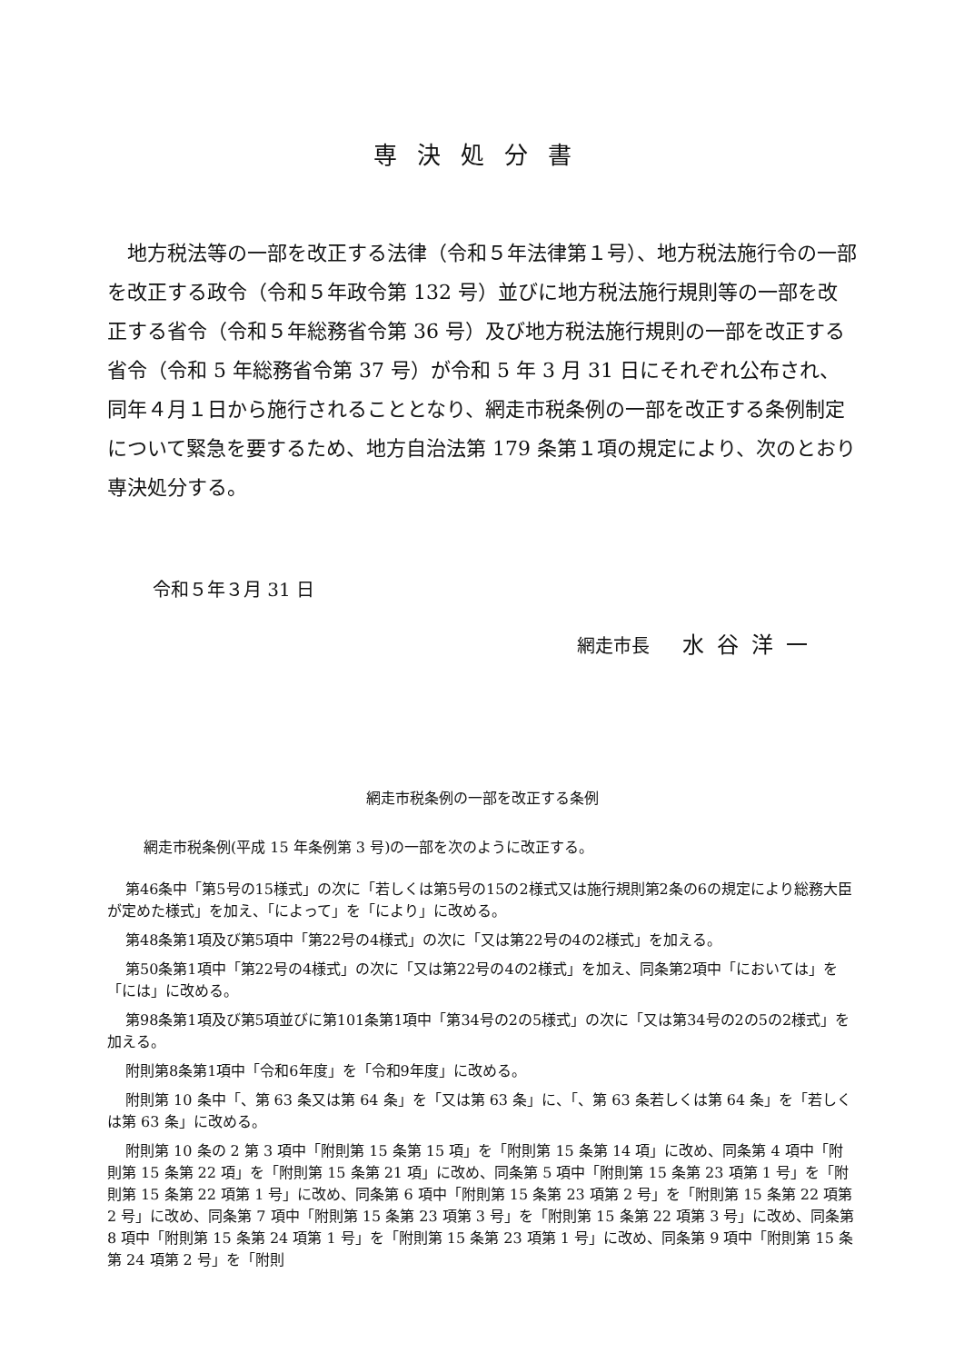専決処分書
地方税法等の一部を改正する法律（令和５年法律第１号）、地方税法施行令の一部を改正する政令（令和５年政令第 132 号）並びに地方税法施行規則等の一部を改正する省令（令和５年総務省令第 36 号）及び地方税法施行規則の一部を改正する省令（令和 5 年総務省令第 37 号）が令和 5 年 3 月 31 日にそれぞれ公布され、同年４月１日から施行されることとなり、網走市税条例の一部を改正する条例制定について緊急を要するため、地方自治法第 179 条第１項の規定により、次のとおり専決処分する。
令和５年３月 31 日
網走市長 水谷洋一
網走市税条例の一部を改正する条例
網走市税条例(平成 15 年条例第 3 号)の一部を次のように改正する。
第46条中「第5号の15様式」の次に「若しくは第5号の15の2様式又は施行規則第2条の6の規定により総務大臣が定めた様式」を加え、「によって」を「により」に改める。
第48条第1項及び第5項中「第22号の4様式」の次に「又は第22号の4の2様式」を加える。
第50条第1項中「第22号の4様式」の次に「又は第22号の4の2様式」を加え、同条第2項中「においては」を「には」に改める。
第98条第1項及び第5項並びに第101条第1項中「第34号の2の5様式」の次に「又は第34号の2の5の2様式」を加える。
附則第8条第1項中「令和6年度」を「令和9年度」に改める。
附則第 10 条中「、第 63 条又は第 64 条」を「又は第 63 条」に、「、第 63 条若しくは第 64 条」を「若しくは第 63 条」に改める。
附則第 10 条の 2 第 3 項中「附則第 15 条第 15 項」を「附則第 15 条第 14 項」に改め、同条第 4 項中「附則第 15 条第 22 項」を「附則第 15 条第 21 項」に改め、同条第 5 項中「附則第 15 条第 23 項第 1 号」を「附則第 15 条第 22 項第 1 号」に改め、同条第 6 項中「附則第 15 条第 23 項第 2 号」を「附則第 15 条第 22 項第 2 号」に改め、同条第 7 項中「附則第 15 条第 23 項第 3 号」を「附則第 15 条第 22 項第 3 号」に改め、同条第 8 項中「附則第 15 条第 24 項第 1 号」を「附則第 15 条第 23 項第 1 号」に改め、同条第 9 項中「附則第 15 条第 24 項第 2 号」を「附則